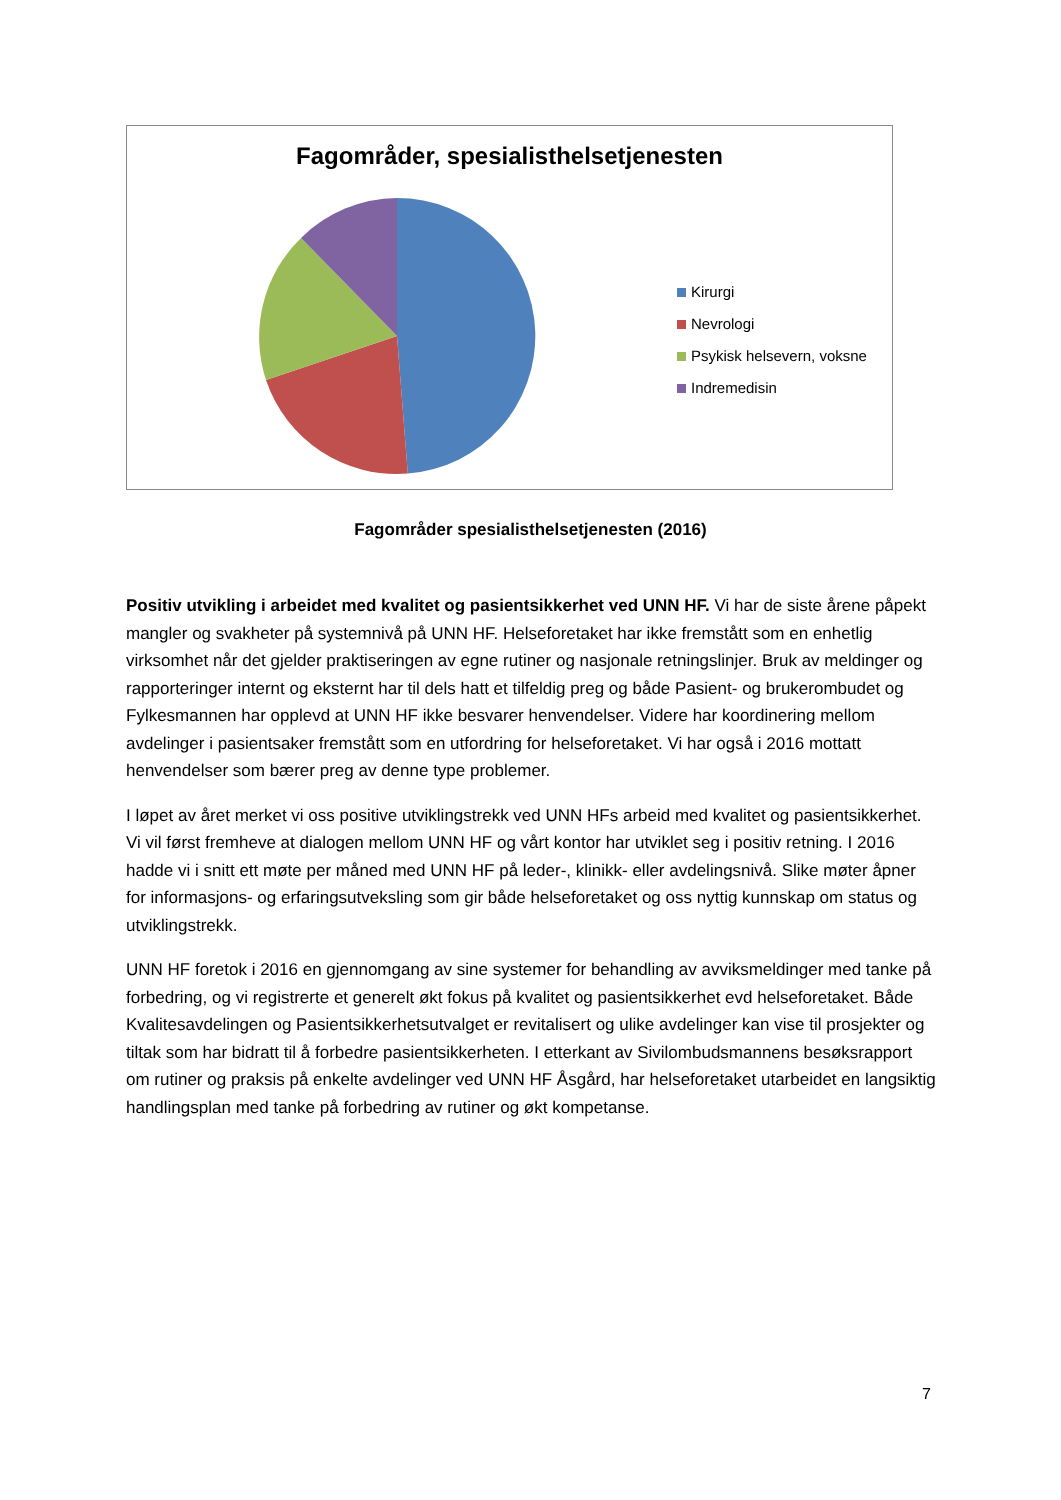Fagområder, spesialisthelsetjenesten
Kirurgi
Nevrologi
Psykisk helsevern, voksne
Indremedisin
Fagområder spesialisthelsetjenesten (2016)
Positiv utvikling i arbeidet med kvalitet og pasientsikkerhet ved UNN HF. Vi har de siste årene påpekt mangler og svakheter på systemnivå på UNN HF. Helseforetaket har ikke fremstått som en enhetlig virksomhet når det gjelder praktiseringen av egne rutiner og nasjonale retningslinjer. Bruk av meldinger og rapporteringer internt og eksternt har til dels hatt et tilfeldig preg og både Pasient- og brukerombudet og Fylkesmannen har opplevd at UNN HF ikke besvarer henvendelser. Videre har koordinering mellom avdelinger i pasientsaker fremstått som en utfordring for helseforetaket. Vi har også i 2016 mottatt henvendelser som bærer preg av denne type problemer.
I løpet av året merket vi oss positive utviklingstrekk ved UNN HFs arbeid med kvalitet og pasientsikkerhet. Vi vil først fremheve at dialogen mellom UNN HF og vårt kontor har utviklet seg i positiv retning. I 2016 hadde vi i snitt ett møte per måned med UNN HF på leder-, klinikk- eller avdelingsnivå. Slike møter åpner for informasjons- og erfaringsutveksling som gir både helseforetaket og oss nyttig kunnskap om status og utviklingstrekk.
UNN HF foretok i 2016 en gjennomgang av sine systemer for behandling av avviksmeldinger med tanke på forbedring, og vi registrerte et generelt økt fokus på kvalitet og pasientsikkerhet evd helseforetaket. Både Kvalitesavdelingen og Pasientsikkerhetsutvalget er revitalisert og ulike avdelinger kan vise til prosjekter og tiltak som har bidratt til å forbedre pasientsikkerheten. I etterkant av Sivilombudsmannens besøksrapport om rutiner og praksis på enkelte avdelinger ved UNN HF Åsgård, har helseforetaket utarbeidet en langsiktig handlingsplan med tanke på forbedring av rutiner og økt kompetanse.
7